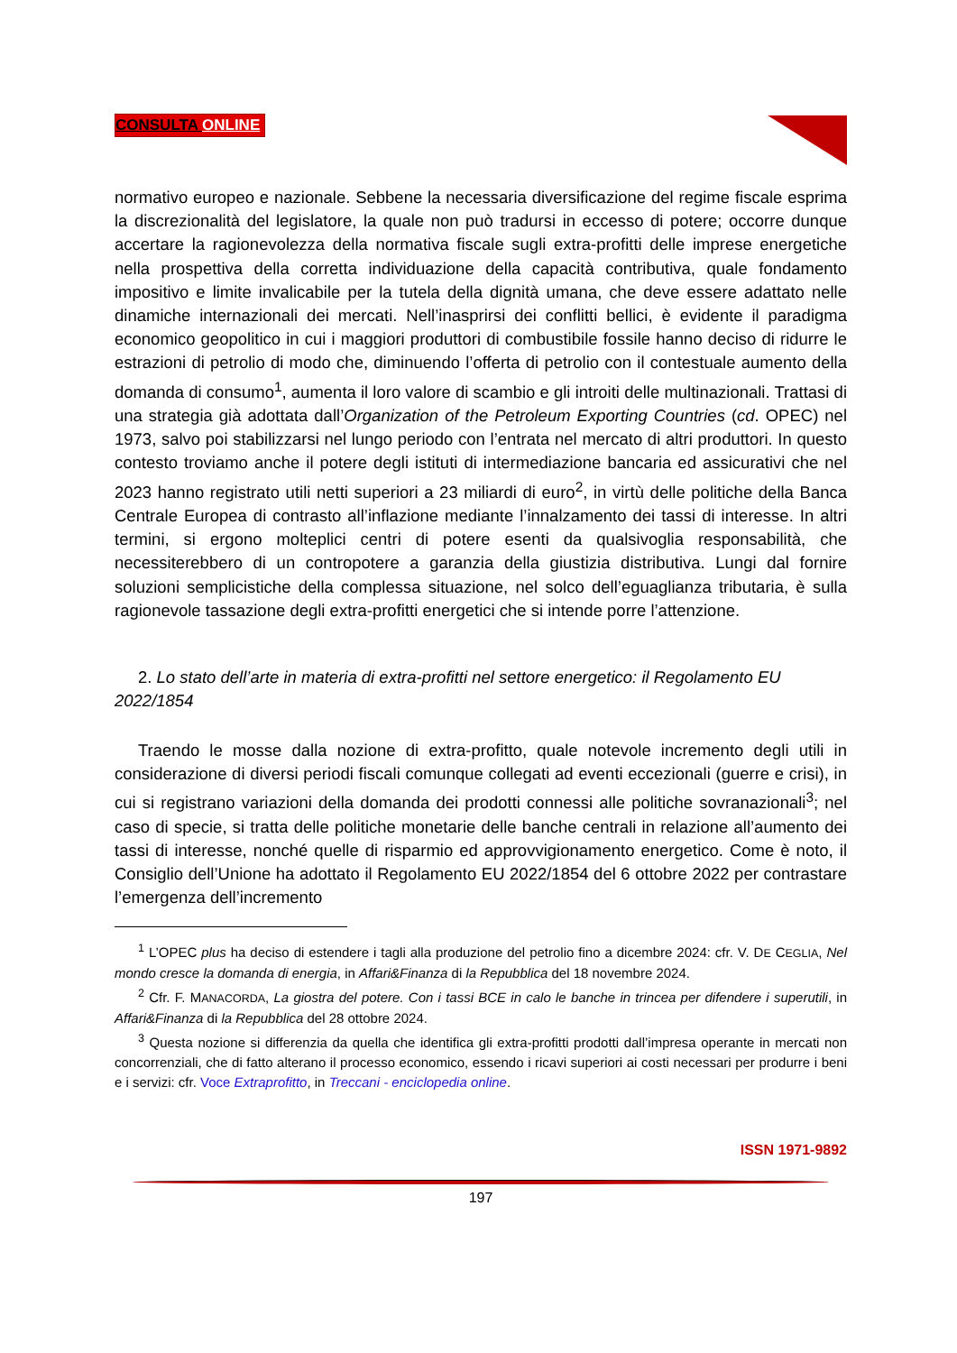CONSULTA ONLINE
normativo europeo e nazionale. Sebbene la necessaria diversificazione del regime fiscale esprima la discrezionalità del legislatore, la quale non può tradursi in eccesso di potere; occorre dunque accertare la ragionevolezza della normativa fiscale sugli extra-profitti delle imprese energetiche nella prospettiva della corretta individuazione della capacità contributiva, quale fondamento impositivo e limite invalicabile per la tutela della dignità umana, che deve essere adattato nelle dinamiche internazionali dei mercati. Nell’inasprirsi dei conflitti bellici, è evidente il paradigma economico geopolitico in cui i maggiori produttori di combustibile fossile hanno deciso di ridurre le estrazioni di petrolio di modo che, diminuendo l’offerta di petrolio con il contestuale aumento della domanda di consumo<sup>1</sup>, aumenta il loro valore di scambio e gli introiti delle multinazionali. Trattasi di una strategia già adottata dall’Organization of the Petroleum Exporting Countries (cd. OPEC) nel 1973, salvo poi stabilizzarsi nel lungo periodo con l’entrata nel mercato di altri produttori. In questo contesto troviamo anche il potere degli istituti di intermediazione bancaria ed assicurativi che nel 2023 hanno registrato utili netti superiori a 23 miliardi di euro<sup>2</sup>, in virtù delle politiche della Banca Centrale Europea di contrasto all’inflazione mediante l’innalzamento dei tassi di interesse. In altri termini, si ergono molteplici centri di potere esenti da qualsivoglia responsabilità, che necessiterebbero di un contropotere a garanzia della giustizia distributiva. Lungi dal fornire soluzioni semplicistiche della complessa situazione, nel solco dell’eguaglianza tributaria, è sulla ragionevole tassazione degli extra-profitti energetici che si intende porre l’attenzione.
2. Lo stato dell’arte in materia di extra-profitti nel settore energetico: il Regolamento EU 2022/1854
Traendo le mosse dalla nozione di extra-profitto, quale notevole incremento degli utili in considerazione di diversi periodi fiscali comunque collegati ad eventi eccezionali (guerre e crisi), in cui si registrano variazioni della domanda dei prodotti connessi alle politiche sovranazionali<sup>3</sup>; nel caso di specie, si tratta delle politiche monetarie delle banche centrali in relazione all’aumento dei tassi di interesse, nonché quelle di risparmio ed approvvigionamento energetico. Come è noto, il Consiglio dell’Unione ha adottato il Regolamento EU 2022/1854 del 6 ottobre 2022 per contrastare l’emergenza dell’incremento
<sup>1</sup> L’OPEC plus ha deciso di estendere i tagli alla produzione del petrolio fino a dicembre 2024: cfr. V. DE CEGLIA, Nel mondo cresce la domanda di energia, in Affari&Finanza di la Repubblica del 18 novembre 2024.
<sup>2</sup> Cfr. F. MANACORDA, La giostra del potere. Con i tassi BCE in calo le banche in trincea per difendere i superutili, in Affari&Finanza di la Repubblica del 28 ottobre 2024.
<sup>3</sup> Questa nozione si differenzia da quella che identifica gli extra-profitti prodotti dall’impresa operante in mercati non concorrenziali, che di fatto alterano il processo economico, essendo i ricavi superiori ai costi necessari per produrre i beni e i servizi: cfr. Voce Extraprofitto, in Treccani - enciclopedia online.
ISSN 1971-9892
197